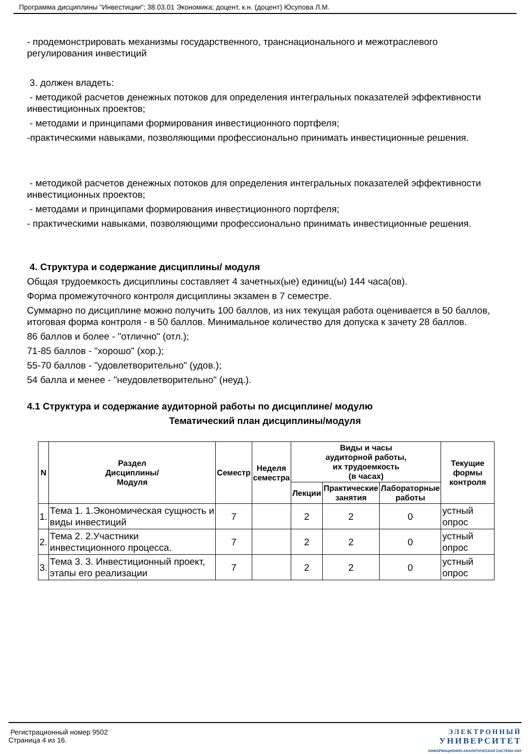Программа дисциплины "Инвестиции"; 38.03.01 Экономика; доцент, к.н. (доцент) Юсупова Л.М.
- продемонстрировать механизмы государственного, транснационального и межотраслевого регулирования инвестиций
3. должен владеть:
- методикой расчетов денежных потоков для определения интегральных показателей эффективности инвестиционных проектов;
- методами и принципами формирования инвестиционного портфеля;
-практическими навыками, позволяющими профессионально принимать инвестиционные решения.
- методикой расчетов денежных потоков для определения интегральных показателей эффективности инвестиционных проектов;
- методами и принципами формирования инвестиционного портфеля;
- практическими навыками, позволяющими профессионально принимать инвестиционные решения.
4. Структура и содержание дисциплины/ модуля
Общая трудоемкость дисциплины составляет 4 зачетных(ые) единиц(ы) 144 часа(ов).
Форма промежуточного контроля дисциплины экзамен в 7 семестре.
Суммарно по дисциплине можно получить 100 баллов, из них текущая работа оценивается в 50 баллов, итоговая форма контроля - в 50 баллов. Минимальное количество для допуска к зачету 28 баллов.
86 баллов и более - "отлично" (отл.);
71-85 баллов - "хорошо" (хор.);
55-70 баллов - "удовлетворительно" (удов.);
54 балла и менее - "неудовлетворительно" (неуд.).
4.1 Структура и содержание аудиторной работы по дисциплине/ модулю
Тематический план дисциплины/модуля
| N | Раздел Дисциплины/ Модуля | Семестр | Неделя семестра | Виды и часы аудиторной работы, их трудоемкость (в часах) | | | Текущие формы контроля |
| --- | --- | --- | --- | --- | --- | --- | --- |
| | | | | Лекции | Практические занятия | Лабораторные работы | |
| 1. | Тема 1. 1.Экономическая сущность и виды инвестиций | 7 | | 2 | 2 | 0 | устный опрос |
| 2. | Тема 2. 2.Участники инвестиционного процесса. | 7 | | 2 | 2 | 0 | устный опрос |
| 3. | Тема 3. 3. Инвестиционный проект, этапы его реализации | 7 | | 2 | 2 | 0 | устный опрос |
Регистрационный номер 9502
Страница 4 из 16.
ЭЛЕКТРОННЫЙ
УНИВЕРСИТЕТ
ИНФОРМАЦИОННО-АНАЛИТИЧЕСКАЯ СИСТЕМА КФУ